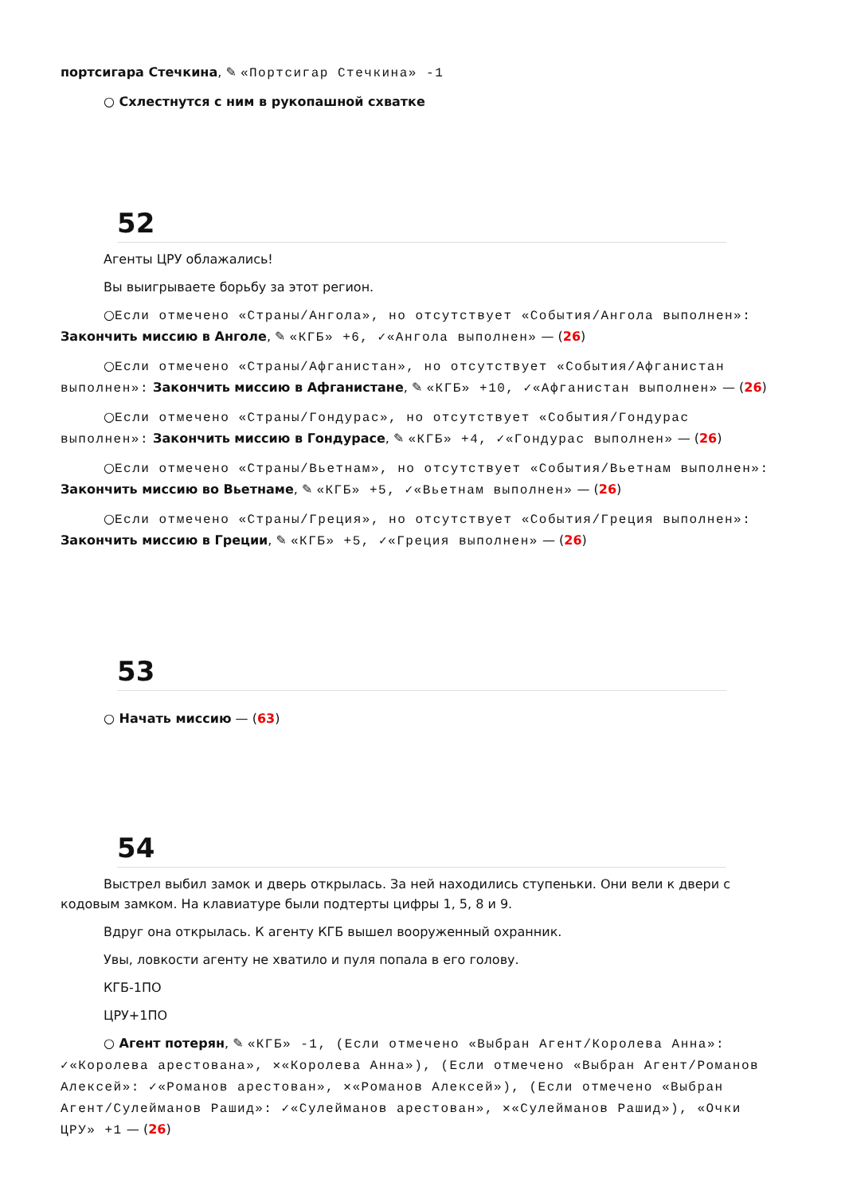портсигара Стечкина, ✎ «Портсигар Стечкина» -1
○ Схлестнутся с ним в рукопашной схватке
52
Агенты ЦРУ облажались!
Вы выигрываете борьбу за этот регион.
○Если отмечено «Страны/Ангола», но отсутствует «События/Ангола выполнен»: Закончить миссию в Анголе, ✎ «КГБ» +6, ✓«Ангола выполнен» — (26)
○Если отмечено «Страны/Афганистан», но отсутствует «События/Афганистан выполнен»: Закончить миссию в Афганистане, ✎ «КГБ» +10, ✓«Афганистан выполнен» — (26)
○Если отмечено «Страны/Гондурас», но отсутствует «События/Гондурас выполнен»: Закончить миссию в Гондурасе, ✎ «КГБ» +4, ✓«Гондурас выполнен» — (26)
○Если отмечено «Страны/Вьетнам», но отсутствует «События/Вьетнам выполнен»: Закончить миссию во Вьетнаме, ✎ «КГБ» +5, ✓«Вьетнам выполнен» — (26)
○Если отмечено «Страны/Греция», но отсутствует «События/Греция выполнен»: Закончить миссию в Греции, ✎ «КГБ» +5, ✓«Греция выполнен» — (26)
53
○ Начать миссию — (63)
54
Выстрел выбил замок и дверь открылась. За ней находились ступеньки. Они вели к двери с кодовым замком. На клавиатуре были подтерты цифры 1, 5, 8 и 9.
Вдруг она открылась. К агенту КГБ вышел вооруженный охранник.
Увы, ловкости агенту не хватило и пуля попала в его голову.
КГБ-1ПО
ЦРУ+1ПО
○ Агент потерян, ✎ «КГБ» -1, (Если отмечено «Выбран Агент/Королева Анна»: ✓«Королева арестована», ✕«Королева Анна»), (Если отмечено «Выбран Агент/Романов Алексей»: ✓«Романов арестован», ✕«Романов Алексей»), (Если отмечено «Выбран Агент/Сулейманов Рашид»: ✓«Сулейманов арестован», ✕«Сулейманов Рашид»), «Очки ЦРУ» +1 — (26)